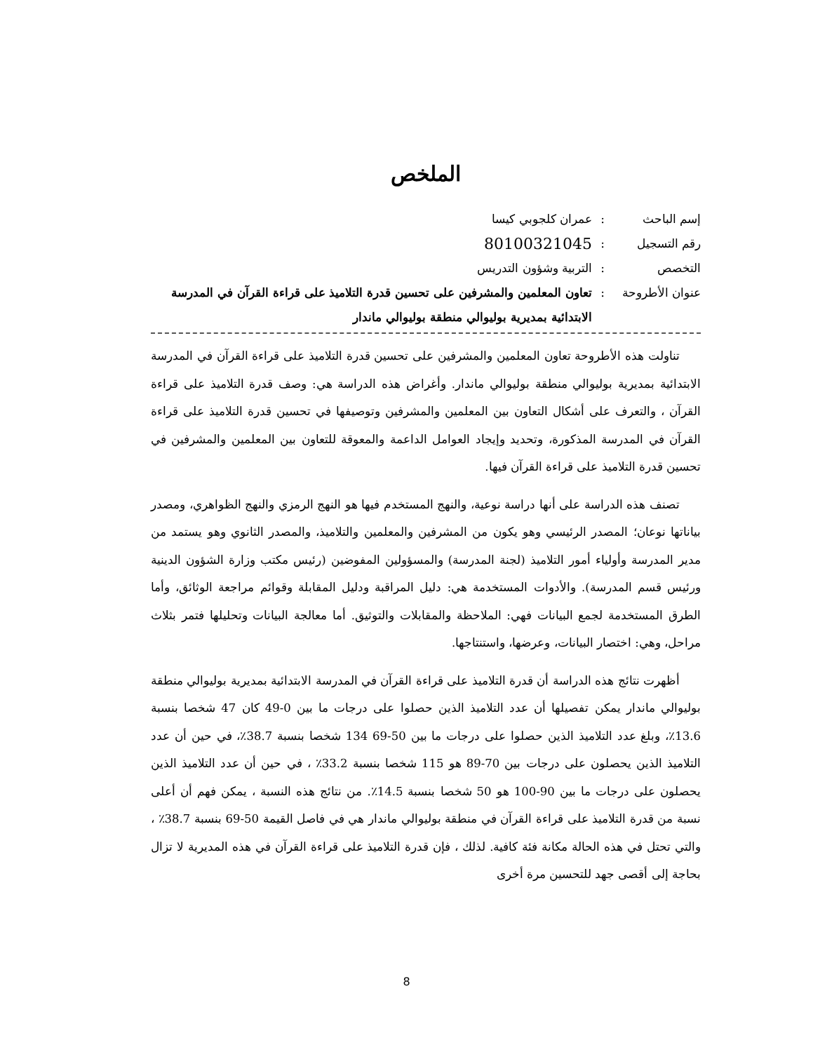الملخص
إسم الباحث : عمران كلجوبي كيسا
رقم التسجيل :
80100321045
التخصص : التربية وشؤون التدريس
عنوان الأطروحة
: تعاون المعلمين والمشرفين على تحسين قدرة التلاميذ على قراءة القرآن في المدرسة الابتدائية بمديرية بوليوالي منطقة بوليوالي ماندار
تناولت هذه الأطروحة تعاون المعلمين والمشرفين على تحسين قدرة التلاميذ على قراءة القرآن في المدرسة الابتدائية بمديرية بوليوالي منطقة بوليوالي ماندار. وأغراض هذه الدراسة هي: وصف قدرة التلاميذ على قراءة القرآن ، والتعرف على أشكال التعاون بين المعلمين والمشرفين وتوصيفها في تحسين قدرة التلاميذ على قراءة القرآن في المدرسة المذكورة، وتحديد وإيجاد العوامل الداعمة والمعوقة للتعاون بين المعلمين والمشرفين في تحسين قدرة التلاميذ على قراءة القرآن فيها.
تصنف هذه الدراسة على أنها دراسة نوعية، والنهج المستخدم فيها هو النهج الرمزي والنهج الظواهري، ومصدر بياناتها نوعان؛ المصدر الرئيسي وهو يكون من المشرفين والمعلمين والتلاميذ، والمصدر الثانوي وهو يستمد من مدير المدرسة وأولياء أمور التلاميذ (لجنة المدرسة) والمسؤولين المفوضين (رئيس مكتب وزارة الشؤون الدينية ورئيس قسم المدرسة). والأدوات المستخدمة هي: دليل المراقبة ودليل المقابلة وقوائم مراجعة الوثائق، وأما الطرق المستخدمة لجمع البيانات فهي: الملاحظة والمقابلات والتوثيق. أما معالجة البيانات وتحليلها فتمر بثلاث مراحل، وهي: اختصار البيانات، وعرضها، واستنتاجها.
أظهرت نتائج هذه الدراسة أن قدرة التلاميذ على قراءة القرآن في المدرسة الابتدائية بمديرية بوليوالي منطقة بوليوالي ماندار يمكن تفصيلها أن عدد التلاميذ الذين حصلوا على درجات ما بين 0-49 كان 47 شخصا بنسبة 13.6٪، وبلغ عدد التلاميذ الذين حصلوا على درجات ما بين 50-69 134 شخصا بنسبة 38.7٪، في حين أن عدد التلاميذ الذين يحصلون على درجات بين 70-89 هو 115 شخصا بنسبة 33.2٪ ، في حين أن عدد التلاميذ الذين يحصلون على درجات ما بين 90-100 هو 50 شخصا بنسبة 14.5٪. من نتائج هذه النسبة ، يمكن فهم أن أعلى نسبة من قدرة التلاميذ على قراءة القرآن في منطقة بوليوالي ماندار هي في فاصل القيمة 50-69 بنسبة 38.7٪ ، والتي تحتل في هذه الحالة مكانة فئة كافية. لذلك ، فإن قدرة التلاميذ على قراءة القرآن في هذه المديرية لا تزال بحاجة إلى أقصى جهد للتحسين مرة أخرى
8